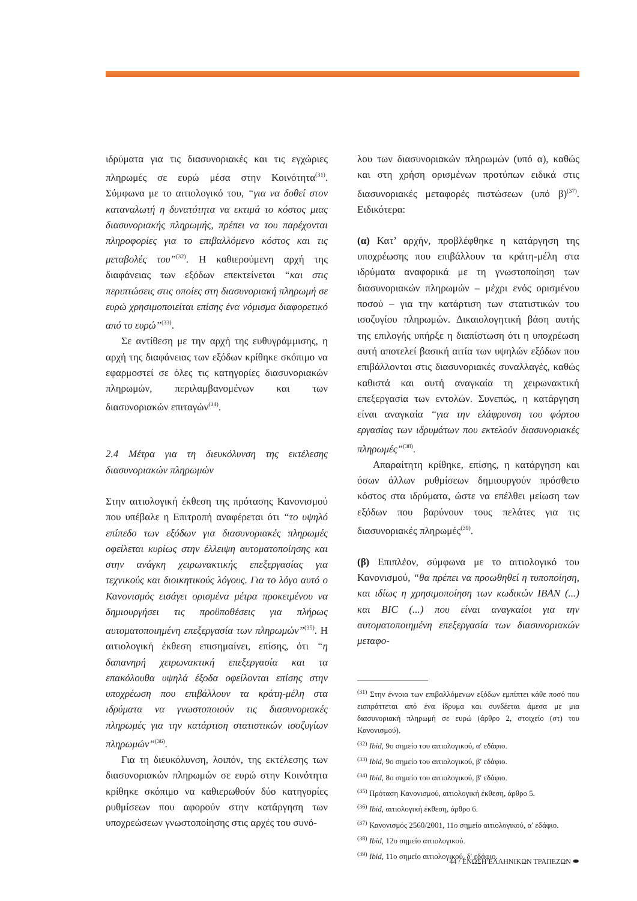ιδρύματα για τις διασυνοριακές και τις εγχώριες πληρωμές σε ευρώ μέσα στην Κοινότητα<sup>(31)</sup>. Σύμφωνα με το αιτιολογικό του, “για να δοθεί στον καταναλωτή η δυνατότητα να εκτιμά το κόστος μιας διασυνοριακής πληρωμής, πρέπει να του παρέχονται πληροφορίες για το επιβαλλόμενο κόστος και τις μεταβολές του”<sup>(32)</sup>. Η καθιερούμενη αρχή της διαφάνειας των εξόδων επεκτείνεται “και στις περιπτώσεις στις οποίες στη διασυνοριακή πληρωμή σε ευρώ χρησιμοποιείται επίσης ένα νόμισμα διαφορετικό από το ευρώ”<sup>(33)</sup>.
Σε αντίθεση με την αρχή της ευθυγράμμισης, η αρχή της διαφάνειας των εξόδων κρίθηκε σκόπιμο να εφαρμοστεί σε όλες τις κατηγορίες διασυνοριακών πληρωμών, περιλαμβανομένων και των διασυνοριακών επιταγών<sup>(34)</sup>.
2.4 Μέτρα για τη διευκόλυνση της εκτέλεσης διασυνοριακών πληρωμών
Στην αιτιολογική έκθεση της πρότασης Κανονισμού που υπέβαλε η Επιτροπή αναφέρεται ότι “το υψηλό επίπεδο των εξόδων για διασυνοριακές πληρωμές οφείλεται κυρίως στην έλλειψη αυτοματοποίησης και στην ανάγκη χειρωνακτικής επεξεργασίας για τεχνικούς και διοικητικούς λόγους. Για το λόγο αυτό ο Κανονισμός εισάγει ορισμένα μέτρα προκειμένου να δημιουργήσει τις προϋποθέσεις για πλήρως αυτοματοποιημένη επεξεργασία των πληρωμών”<sup>(35)</sup>. Η αιτιολογική έκθεση επισημαίνει, επίσης, ότι “η δαπανηρή χειρωνακτική επεξεργασία και τα επακόλουθα υψηλά έξοδα οφείλονται επίσης στην υποχρέωση που επιβάλλουν τα κράτη-μέλη στα ιδρύματα να γνωστοποιούν τις διασυνοριακές πληρωμές για την κατάρτιση στατιστικών ισοζυγίων πληρωμών”<sup>(36)</sup>.
Για τη διευκόλυνση, λοιπόν, της εκτέλεσης των διασυνοριακών πληρωμών σε ευρώ στην Κοινότητα κρίθηκε σκόπιμο να καθιερωθούν δύο κατηγορίες ρυθμίσεων που αφορούν στην κατάργηση των υποχρεώσεων γνωστοποίησης στις αρχές του συνό-
λου των διασυνοριακών πληρωμών (υπό α), καθώς και στη χρήση ορισμένων προτύπων ειδικά στις διασυνοριακές μεταφορές πιστώσεων (υπό β)<sup>(37)</sup>. Ειδικότερα:
(α) Κατ’ αρχήν, προβλέφθηκε η κατάργηση της υποχρέωσης που επιβάλλουν τα κράτη-μέλη στα ιδρύματα αναφορικά με τη γνωστοποίηση των διασυνοριακών πληρωμών – μέχρι ενός ορισμένου ποσού – για την κατάρτιση των στατιστικών του ισοζυγίου πληρωμών. Δικαιολογητική βάση αυτής της επιλογής υπήρξε η διαπίστωση ότι η υποχρέωση αυτή αποτελεί βασική αιτία των υψηλών εξόδων που επιβάλλονται στις διασυνοριακές συναλλαγές, καθώς καθιστά και αυτή αναγκαία τη χειρωνακτική επεξεργασία των εντολών. Συνεπώς, η κατάργηση είναι αναγκαία “για την ελάφρυνση του φόρτου εργασίας των ιδρυμάτων που εκτελούν διασυνοριακές πληρωμές”<sup>(38)</sup>.
Απαραίτητη κρίθηκε, επίσης, η κατάργηση και όσων άλλων ρυθμίσεων δημιουργούν πρόσθετο κόστος στα ιδρύματα, ώστε να επέλθει μείωση των εξόδων που βαρύνουν τους πελάτες για τις διασυνοριακές πληρωμές<sup>(39)</sup>.
(β) Επιπλέον, σύμφωνα με το αιτιολογικό του Κανονισμού, “θα πρέπει να προωθηθεί η τυποποίηση, και ιδίως η χρησιμοποίηση των κωδικών IBAN (...) και BIC (...) που είναι αναγκαίοι για την αυτοματοποιημένη επεξεργασία των διασυνοριακών μεταφο-
<sup>(31)</sup> Στην έννοια των επιβαλλόμενων εξόδων εμπίπτει κάθε ποσό που εισπράττεται από ένα ίδρυμα και συνδέεται άμεσα με μια διασυνοριακή πληρωμή σε ευρώ (άρθρο 2, στοιχείο (στ) του Κανονισμού).
<sup>(32)</sup> Ibid, 9ο σημείο του αιτιολογικού, α′ εδάφιο.
<sup>(33)</sup> Ibid, 9ο σημείο του αιτιολογικού, β′ εδάφιο.
<sup>(34)</sup> Ibid, 8ο σημείο του αιτιολογικού, β′ εδάφιο.
<sup>(35)</sup> Πρόταση Κανονισμού, αιτιολογική έκθεση, άρθρο 5.
<sup>(36)</sup> Ibid, αιτιολογική έκθεση, άρθρο 6.
<sup>(37)</sup> Κανονισμός 2560/2001, 11ο σημείο αιτιολογικού, α′ εδάφιο.
<sup>(38)</sup> Ibid, 12ο σημείο αιτιολογικού.
<sup>(39)</sup> Ibid, 11ο σημείο αιτιολογικού, δ′ εδάφιο.
44 / ΕΝΩΣΗ ΕΛΛΗΝΙΚΩΝ ΤΡΑΠΕΖΩΝ ⬬